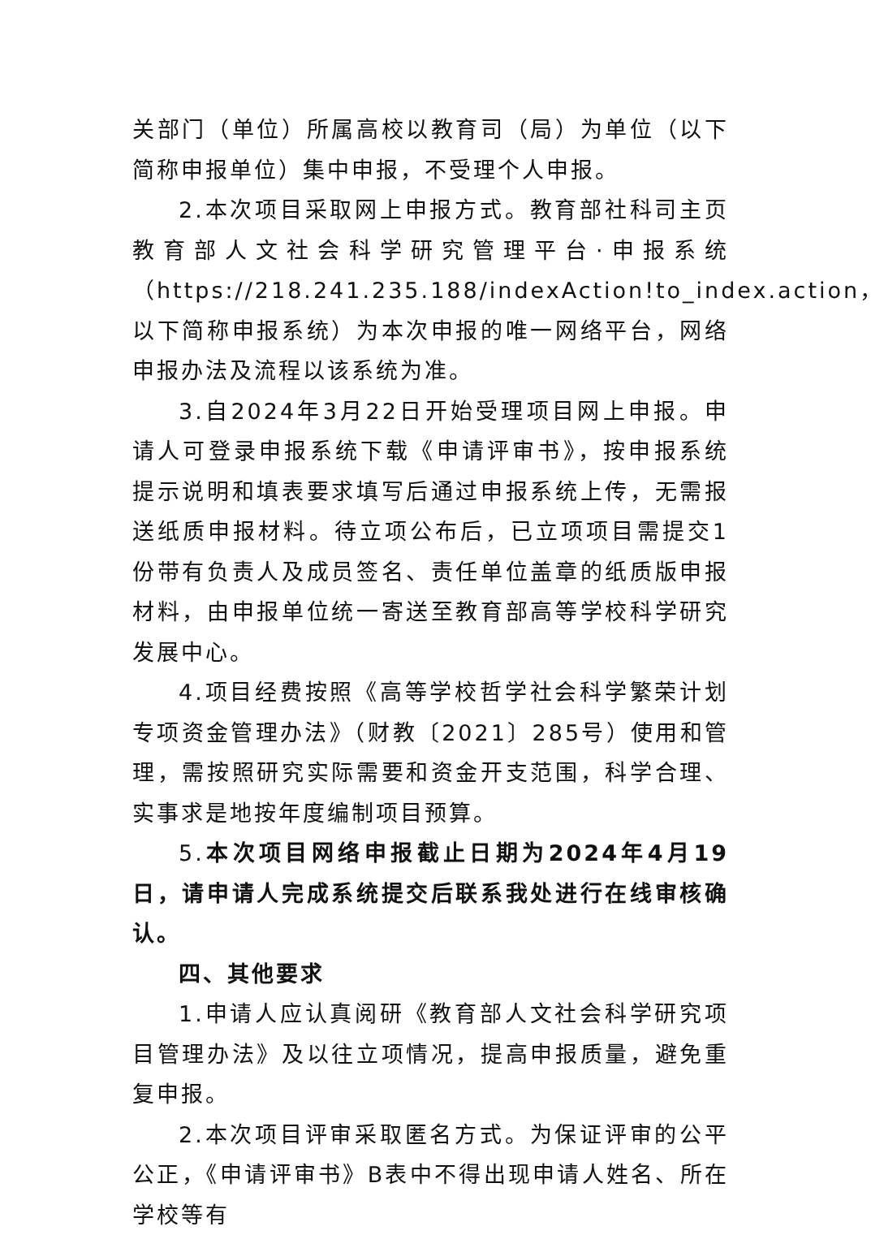关部门（单位）所属高校以教育司（局）为单位（以下简称申报单位）集中申报，不受理个人申报。
2.本次项目采取网上申报方式。教育部社科司主页教育部人文社会科学研究管理平台·申报系统（https://218.241.235.188/indexAction!to_index.action，以下简称申报系统）为本次申报的唯一网络平台，网络申报办法及流程以该系统为准。
3.自2024年3月22日开始受理项目网上申报。申请人可登录申报系统下载《申请评审书》，按申报系统提示说明和填表要求填写后通过申报系统上传，无需报送纸质申报材料。待立项公布后，已立项项目需提交1份带有负责人及成员签名、责任单位盖章的纸质版申报材料，由申报单位统一寄送至教育部高等学校科学研究发展中心。
4.项目经费按照《高等学校哲学社会科学繁荣计划专项资金管理办法》（财教〔2021〕285号）使用和管理，需按照研究实际需要和资金开支范围，科学合理、实事求是地按年度编制项目预算。
5.本次项目网络申报截止日期为2024年4月19日，请申请人完成系统提交后联系我处进行在线审核确认。
四、其他要求
1.申请人应认真阅研《教育部人文社会科学研究项目管理办法》及以往立项情况，提高申报质量，避免重复申报。
2.本次项目评审采取匿名方式。为保证评审的公平公正，《申请评审书》B表中不得出现申请人姓名、所在学校等有